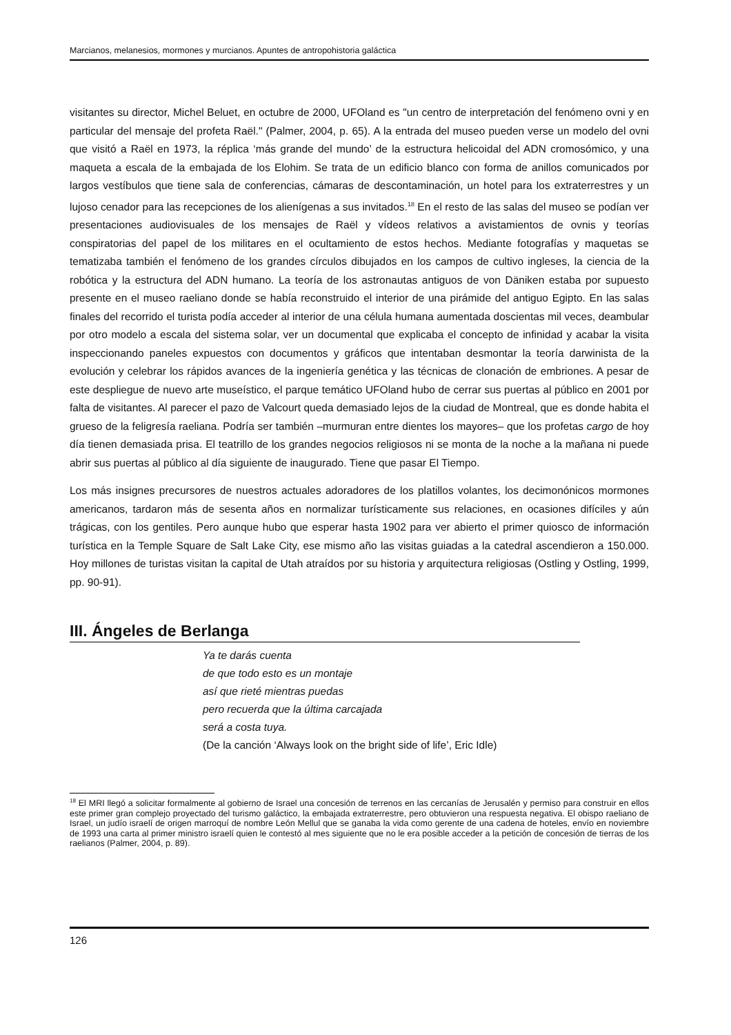Marcianos, melanesios, mormones y murcianos. Apuntes de antropohistoria galáctica
visitantes su director, Michel Beluet, en octubre de 2000, UFOland es "un centro de interpretación del fenómeno ovni y en particular del mensaje del profeta Raël." (Palmer, 2004, p. 65). A la entrada del museo pueden verse un modelo del ovni que visitó a Raël en 1973, la réplica ‘más grande del mundo’ de la estructura helicoidal del ADN cromosómico, y una maqueta a escala de la embajada de los Elohim. Se trata de un edificio blanco con forma de anillos comunicados por largos vestíbulos que tiene sala de conferencias, cámaras de descontaminación, un hotel para los extraterrestres y un lujoso cenador para las recepciones de los alienígenas a sus invitados.<sup>18</sup> En el resto de las salas del museo se podían ver presentaciones audiovisuales de los mensajes de Raël y vídeos relativos a avistamientos de ovnis y teorías conspiratorias del papel de los militares en el ocultamiento de estos hechos. Mediante fotografías y maquetas se tematizaba también el fenómeno de los grandes círculos dibujados en los campos de cultivo ingleses, la ciencia de la robótica y la estructura del ADN humano. La teoría de los astronautas antiguos de von Däniken estaba por supuesto presente en el museo raeliano donde se había reconstruido el interior de una pirámide del antiguo Egipto. En las salas finales del recorrido el turista podía acceder al interior de una célula humana aumentada doscientas mil veces, deambular por otro modelo a escala del sistema solar, ver un documental que explicaba el concepto de infinidad y acabar la visita inspeccionando paneles expuestos con documentos y gráficos que intentaban desmontar la teoría darwinista de la evolución y celebrar los rápidos avances de la ingeniería genética y las técnicas de clonación de embriones. A pesar de este despliegue de nuevo arte museístico, el parque temático UFOland hubo de cerrar sus puertas al público en 2001 por falta de visitantes. Al parecer el pazo de Valcourt queda demasiado lejos de la ciudad de Montreal, que es donde habita el grueso de la feligresía raeliana. Podría ser también –murmuran entre dientes los mayores– que los profetas cargo de hoy día tienen demasiada prisa. El teatrillo de los grandes negocios religiosos ni se monta de la noche a la mañana ni puede abrir sus puertas al público al día siguiente de inaugurado. Tiene que pasar El Tiempo.
Los más insignes precursores de nuestros actuales adoradores de los platillos volantes, los decimonónicos mormones americanos, tardaron más de sesenta años en normalizar turísticamente sus relaciones, en ocasiones difíciles y aún trágicas, con los gentiles. Pero aunque hubo que esperar hasta 1902 para ver abierto el primer quiosco de información turística en la Temple Square de Salt Lake City, ese mismo año las visitas guiadas a la catedral ascendieron a 150.000. Hoy millones de turistas visitan la capital de Utah atraídos por su historia y arquitectura religiosas (Ostling y Ostling, 1999, pp. 90-91).
III. Ángeles de Berlanga
Ya te darás cuenta
de que todo esto es un montaje
así que rieté mientras puedas
pero recuerda que la última carcajada
será a costa tuya.
(De la canción ‘Always look on the bright side of life’, Eric Idle)
<sup>18</sup> El MRI llegó a solicitar formalmente al gobierno de Israel una concesión de terrenos en las cercanías de Jerusalén y permiso para construir en ellos este primer gran complejo proyectado del turismo galáctico, la embajada extraterrestre, pero obtuvieron una respuesta negativa. El obispo raeliano de Israel, un judío israelí de origen marroquí de nombre León Mellul que se ganaba la vida como gerente de una cadena de hoteles, envío en noviembre de 1993 una carta al primer ministro israelí quien le contestó al mes siguiente que no le era posible acceder a la petición de concesión de tierras de los raelianos (Palmer, 2004, p. 89).
126